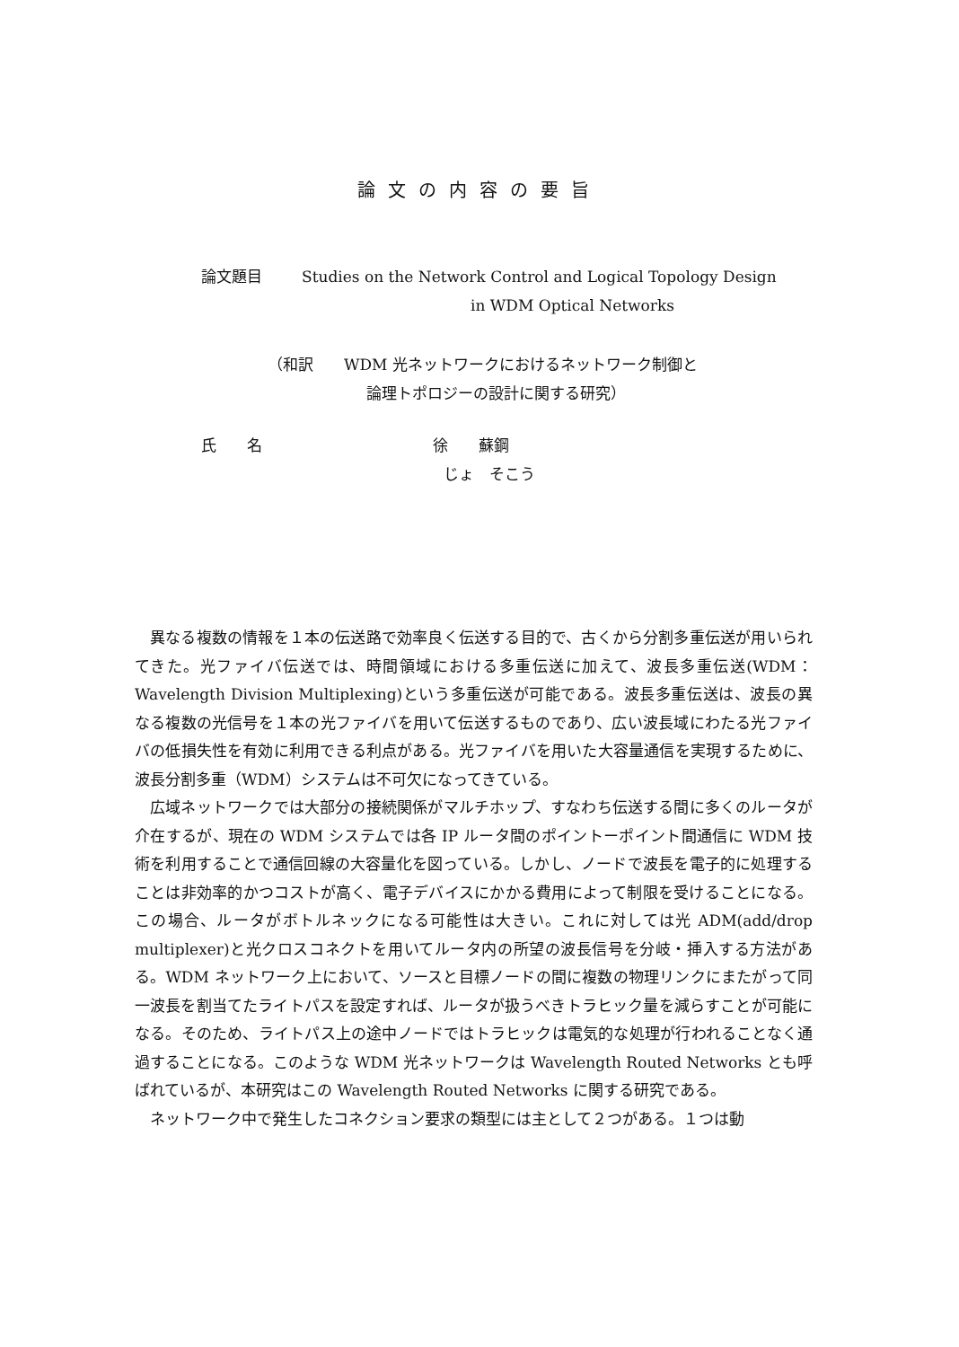論文の内容の要旨
論文題目 Studies on the Network Control and Logical Topology Design
in WDM Optical Networks
（和訳　　WDM 光ネットワークにおけるネットワーク制御と
論理トポロジーの設計に関する研究）
氏　　名 徐　　蘇鋼
じょ　そこう
異なる複数の情報を１本の伝送路で効率良く伝送する目的で、古くから分割多重伝送が用いられてきた。光ファイバ伝送では、時間領域における多重伝送に加えて、波長多重伝送(WDM：Wavelength Division Multiplexing)という多重伝送が可能である。波長多重伝送は、波長の異なる複数の光信号を１本の光ファイバを用いて伝送するものであり、広い波長域にわたる光ファイバの低損失性を有効に利用できる利点がある。光ファイバを用いた大容量通信を実現するために、波長分割多重（WDM）システムは不可欠になってきている。
広域ネットワークでは大部分の接続関係がマルチホップ、すなわち伝送する間に多くのルータが介在するが、現在の WDM システムでは各 IP ルータ間のポイントーポイント間通信に WDM 技術を利用することで通信回線の大容量化を図っている。しかし、ノードで波長を電子的に処理することは非効率的かつコストが高く、電子デバイスにかかる費用によって制限を受けることになる。この場合、ルータがボトルネックになる可能性は大きい。これに対しては光 ADM(add/drop multiplexer)と光クロスコネクトを用いてルータ内の所望の波長信号を分岐・挿入する方法がある。WDM ネットワーク上において、ソースと目標ノードの間に複数の物理リンクにまたがって同一波長を割当てたライトパスを設定すれば、ルータが扱うべきトラヒック量を減らすことが可能になる。そのため、ライトパス上の途中ノードではトラヒックは電気的な処理が行われることなく通過することになる。このような WDM 光ネットワークは Wavelength Routed Networks とも呼ばれているが、本研究はこの Wavelength Routed Networks に関する研究である。
ネットワーク中で発生したコネクション要求の類型には主として２つがある。１つは動